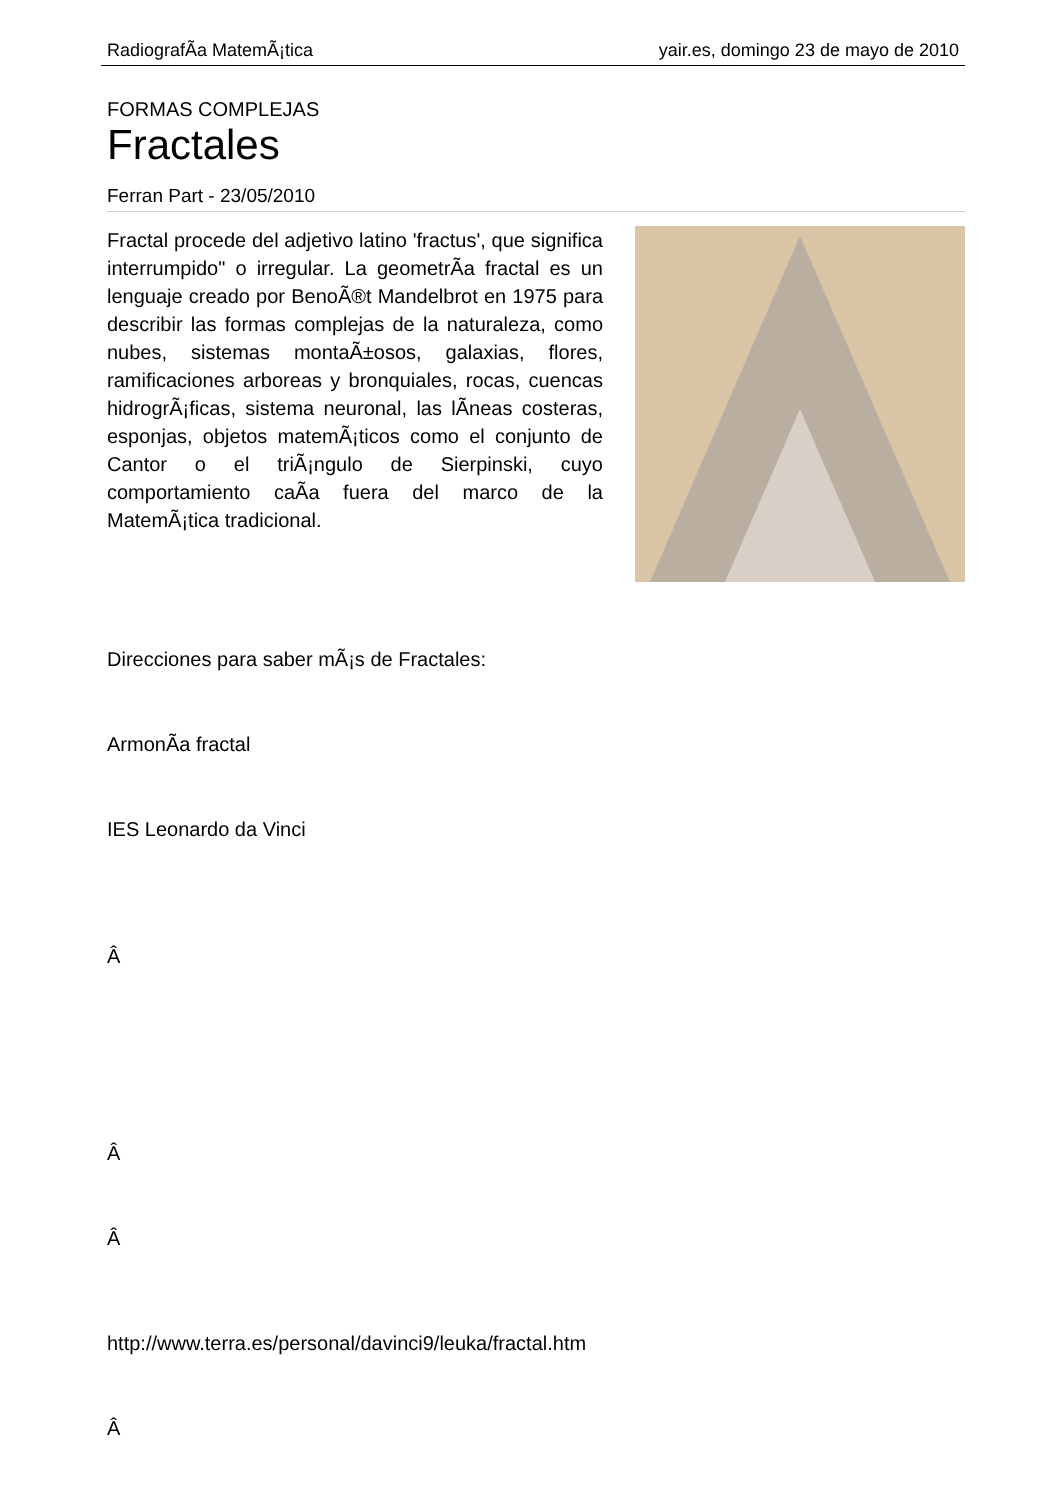RadiografÃ­a MatemÃ¡tica yair.es, domingo 23 de mayo de 2010
FORMAS COMPLEJAS
Fractales
Ferran Part - 23/05/2010
Fractal procede del adjetivo latino 'fractus', que significa interrumpido" o irregular. La geometrÃ­a fractal es un lenguaje creado por BenoÃ®t Mandelbrot en 1975 para describir las formas complejas de la naturaleza, como nubes, sistemas montaÃ±osos, galaxias, flores, ramificaciones arboreas y bronquiales, rocas, cuencas hidrogrÃ¡ficas, sistema neuronal, las lÃ­neas costeras, esponjas, objetos matemÃ¡ticos como el conjunto de Cantor o el triÃ¡ngulo de Sierpinski, cuyo comportamiento caÃ­a fuera del marco de la MatemÃ¡tica tradicional.
Direcciones para saber mÃ¡s de Fractales:
ArmonÃ­a fractal
IES Leonardo da Vinci
Â
Â
Â
http://www.terra.es/personal/davinci9/leuka/fractal.htm
Â